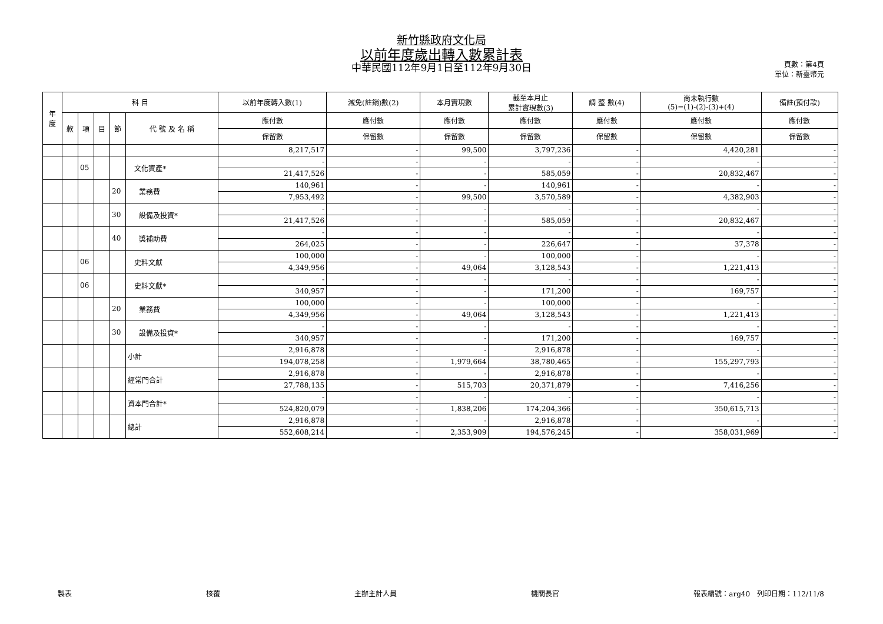新竹縣政府文化局
以前年度歲出轉入數累計表
中華民國112年9月1日至112年9月30日
頁數：第4頁
單位：新臺幣元
| 年 度 | 科 目 | | | | | 以前年度轉入數(1) | 減免(註銷)數(2) | 本月實現數 | 截至本月止 累計實現數(3) | 調 整 數(4) | 尚未執行數 (5)=(1)-(2)-(3)+(4) | 備註(預付款) |
| --- | --- | --- | --- | --- | --- | --- | --- | --- | --- | --- | --- | --- |
| | 款 | 項 | 目 | 節 | 代 號 及 名 稱 | 應付數 | 應付數 | 應付數 | 應付數 | 應付數 | 應付數 | 應付數 |
| | | | | | | 保留數 | 保留數 | 保留數 | 保留數 | 保留數 | 保留數 | 保留數 |
| | | | | | | 8,217,517 | - | 99,500 | 3,797,236 | - | 4,420,281 | - |
| | | 05 | | | 文化資產* | - | - | - | - | - | - | - |
| | | | | | | 21,417,526 | - | - | 585,059 | - | 20,832,467 | - |
| | | | | 20 | 業務費 | 140,961 | - | - | 140,961 | - | - | - |
| | | | | | | 7,953,492 | - | 99,500 | 3,570,589 | - | 4,382,903 | - |
| | | | | 30 | 設備及投資* | - | - | - | - | - | - | - |
| | | | | | | 21,417,526 | - | - | 585,059 | - | 20,832,467 | - |
| | | | | 40 | 獎補助費 | - | - | - | - | - | - | - |
| | | | | | | 264,025 | - | - | 226,647 | - | 37,378 | - |
| | | 06 | | | 史料文獻 | 100,000 | - | - | 100,000 | - | - | - |
| | | | | | | 4,349,956 | - | 49,064 | 3,128,543 | - | 1,221,413 | - |
| | | 06 | | | 史料文獻* | - | - | - | - | - | - | - |
| | | | | | | 340,957 | - | - | 171,200 | - | 169,757 | - |
| | | | | 20 | 業務費 | 100,000 | - | - | 100,000 | - | - | - |
| | | | | | | 4,349,956 | - | 49,064 | 3,128,543 | - | 1,221,413 | - |
| | | | | 30 | 設備及投資* | - | - | - | - | - | - | - |
| | | | | | | 340,957 | - | - | 171,200 | - | 169,757 | - |
| | | | | | 小計 | 2,916,878 | - | - | 2,916,878 | - | - | - |
| | | | | | | 194,078,258 | - | 1,979,664 | 38,780,465 | - | 155,297,793 | - |
| | | | | | 經常門合計 | 2,916,878 | - | - | 2,916,878 | - | - | - |
| | | | | | | 27,788,135 | - | 515,703 | 20,371,879 | - | 7,416,256 | - |
| | | | | | 資本門合計* | - | - | - | - | - | - | - |
| | | | | | | 524,820,079 | - | 1,838,206 | 174,204,366 | - | 350,615,713 | - |
| | | | | | 總計 | 2,916,878 | - | - | 2,916,878 | - | - | - |
| | | | | | | 552,608,214 | - | 2,353,909 | 194,576,245 | - | 358,031,969 | - |
製表 核覆 主辦主計人員 機關長官 報表編號：arg40　列印日期：112/11/8